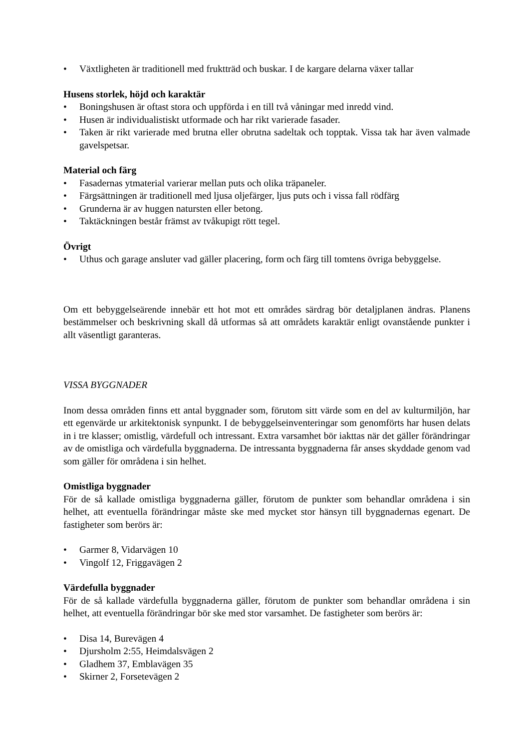• Växtligheten är traditionell med fruktträd och buskar. I de kargare delarna växer tallar
Husens storlek, höjd och karaktär
• Boningshusen är oftast stora och uppförda i en till två våningar med inredd vind.
• Husen är individualistiskt utformade och har rikt varierade fasader.
• Taken är rikt varierade med brutna eller obrutna sadeltak och topptak. Vissa tak har även valmade gavelspetsar.
Material och färg
• Fasadernas ytmaterial varierar mellan puts och olika träpaneler.
• Färgsättningen är traditionell med ljusa oljefärger, ljus puts och i vissa fall rödfärg
• Grunderna är av huggen natursten eller betong.
• Taktäckningen består främst av tvåkupigt rött tegel.
Övrigt
• Uthus och garage ansluter vad gäller placering, form och färg till tomtens övriga bebyggelse.
Om ett bebyggelseärende innebär ett hot mot ett områdes särdrag bör detaljplanen ändras. Planens bestämmelser och beskrivning skall då utformas så att områdets karaktär enligt ovanstående punkter i allt väsentligt garanteras.
VISSA BYGGNADER
Inom dessa områden finns ett antal byggnader som, förutom sitt värde som en del av kulturmiljön, har ett egenvärde ur arkitektonisk synpunkt. I de bebyggelseinventeringar som genomförts har husen delats in i tre klasser; omistlig, värdefull och intressant. Extra varsamhet bör iakttas när det gäller förändringar av de omistliga och värdefulla byggnaderna. De intressanta byggnaderna får anses skyddade genom vad som gäller för områdena i sin helhet.
Omistliga byggnader
För de så kallade omistliga byggnaderna gäller, förutom de punkter som behandlar områdena i sin helhet, att eventuella förändringar måste ske med mycket stor hänsyn till byggnadernas egenart. De fastigheter som berörs är:
• Garmer 8, Vidarvägen 10
• Vingolf 12, Friggavägen 2
Värdefulla byggnader
För de så kallade värdefulla byggnaderna gäller, förutom de punkter som behandlar områdena i sin helhet, att eventuella förändringar bör ske med stor varsamhet. De fastigheter som berörs är:
• Disa 14, Burevägen 4
• Djursholm 2:55, Heimdalsvägen 2
• Gladhem 37, Emblavägen 35
• Skirner 2, Forsetevägen 2